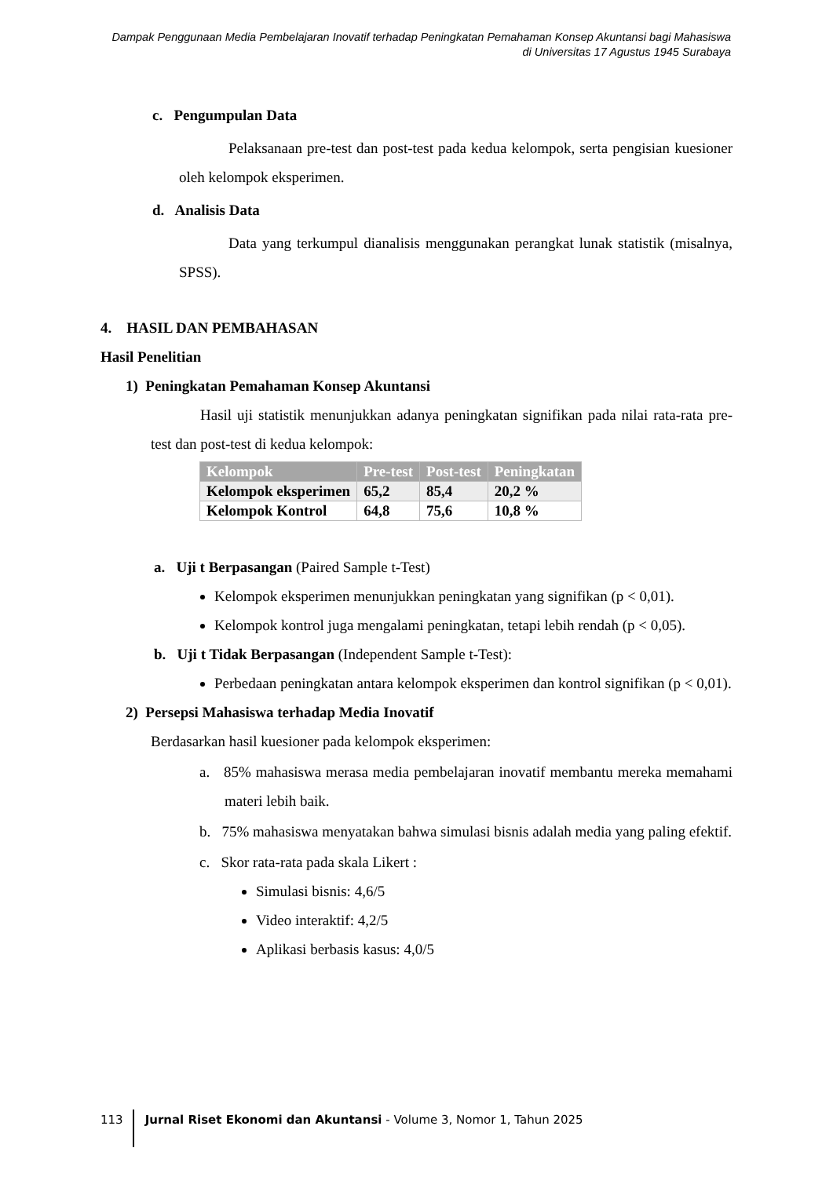Dampak Penggunaan Media Pembelajaran Inovatif terhadap Peningkatan Pemahaman Konsep Akuntansi bagi Mahasiswa di Universitas 17 Agustus 1945 Surabaya
c. Pengumpulan Data
Pelaksanaan pre-test dan post-test pada kedua kelompok, serta pengisian kuesioner oleh kelompok eksperimen.
d. Analisis Data
Data yang terkumpul dianalisis menggunakan perangkat lunak statistik (misalnya, SPSS).
4. HASIL DAN PEMBAHASAN
Hasil Penelitian
1) Peningkatan Pemahaman Konsep Akuntansi
Hasil uji statistik menunjukkan adanya peningkatan signifikan pada nilai rata-rata pre-test dan post-test di kedua kelompok:
| Kelompok | Pre-test | Post-test | Peningkatan |
| --- | --- | --- | --- |
| Kelompok eksperimen | 65,2 | 85,4 | 20,2 % |
| Kelompok Kontrol | 64,8 | 75,6 | 10,8 % |
a. Uji t Berpasangan (Paired Sample t-Test)
Kelompok eksperimen menunjukkan peningkatan yang signifikan (p < 0,01).
Kelompok kontrol juga mengalami peningkatan, tetapi lebih rendah (p < 0,05).
b. Uji t Tidak Berpasangan (Independent Sample t-Test):
Perbedaan peningkatan antara kelompok eksperimen dan kontrol signifikan (p < 0,01).
2) Persepsi Mahasiswa terhadap Media Inovatif
Berdasarkan hasil kuesioner pada kelompok eksperimen:
a. 85% mahasiswa merasa media pembelajaran inovatif membantu mereka memahami materi lebih baik.
b. 75% mahasiswa menyatakan bahwa simulasi bisnis adalah media yang paling efektif.
c. Skor rata-rata pada skala Likert :
Simulasi bisnis: 4,6/5
Video interaktif: 4,2/5
Aplikasi berbasis kasus: 4,0/5
113 Jurnal Riset Ekonomi dan Akuntansi - Volume 3, Nomor 1, Tahun 2025